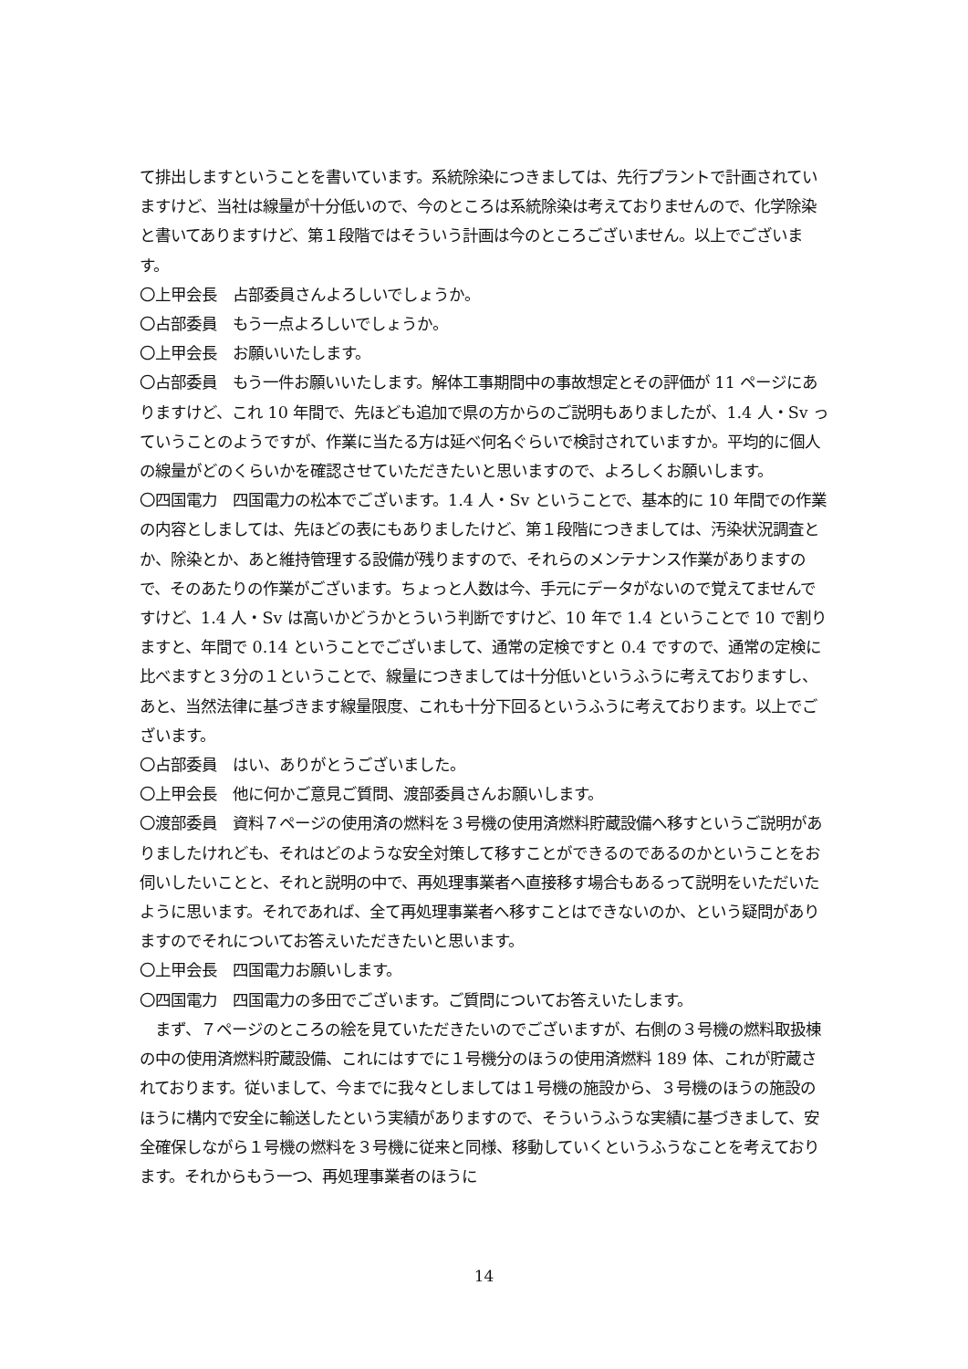て排出しますということを書いています。系統除染につきましては、先行プラントで計画されていますけど、当社は線量が十分低いので、今のところは系統除染は考えておりませんので、化学除染と書いてありますけど、第１段階ではそういう計画は今のところございません。以上でございます。
〇上甲会長　占部委員さんよろしいでしょうか。
〇占部委員　もう一点よろしいでしょうか。
〇上甲会長　お願いいたします。
〇占部委員　もう一件お願いいたします。解体工事期間中の事故想定とその評価が 11 ページにありますけど、これ 10 年間で、先ほども追加で県の方からのご説明もありましたが、1.4 人・Sv っていうことのようですが、作業に当たる方は延べ何名ぐらいで検討されていますか。平均的に個人の線量がどのくらいかを確認させていただきたいと思いますので、よろしくお願いします。
〇四国電力　四国電力の松本でございます。1.4 人・Sv ということで、基本的に 10 年間での作業の内容としましては、先ほどの表にもありましたけど、第１段階につきましては、汚染状況調査とか、除染とか、あと維持管理する設備が残りますので、それらのメンテナンス作業がありますので、そのあたりの作業がございます。ちょっと人数は今、手元にデータがないので覚えてませんですけど、1.4 人・Sv は高いかどうかとういう判断ですけど、10 年で 1.4 ということで 10 で割りますと、年間で 0.14 ということでございまして、通常の定検ですと 0.4 ですので、通常の定検に比べますと３分の１ということで、線量につきましては十分低いというふうに考えておりますし、あと、当然法律に基づきます線量限度、これも十分下回るというふうに考えております。以上でございます。
〇占部委員　はい、ありがとうございました。
〇上甲会長　他に何かご意見ご質問、渡部委員さんお願いします。
〇渡部委員　資料７ページの使用済の燃料を３号機の使用済燃料貯蔵設備へ移すというご説明がありましたけれども、それはどのような安全対策して移すことができるのであるのかということをお伺いしたいことと、それと説明の中で、再処理事業者へ直接移す場合もあるって説明をいただいたように思います。それであれば、全て再処理事業者へ移すことはできないのか、という疑問がありますのでそれについてお答えいただきたいと思います。
〇上甲会長　四国電力お願いします。
〇四国電力　四国電力の多田でございます。ご質問についてお答えいたします。
　まず、７ページのところの絵を見ていただきたいのでございますが、右側の３号機の燃料取扱棟の中の使用済燃料貯蔵設備、これにはすでに１号機分のほうの使用済燃料 189 体、これが貯蔵されております。従いまして、今までに我々としましては１号機の施設から、３号機のほうの施設のほうに構内で安全に輸送したという実績がありますので、そういうふうな実績に基づきまして、安全確保しながら１号機の燃料を３号機に従来と同様、移動していくというふうなことを考えております。それからもう一つ、再処理事業者のほうに
14